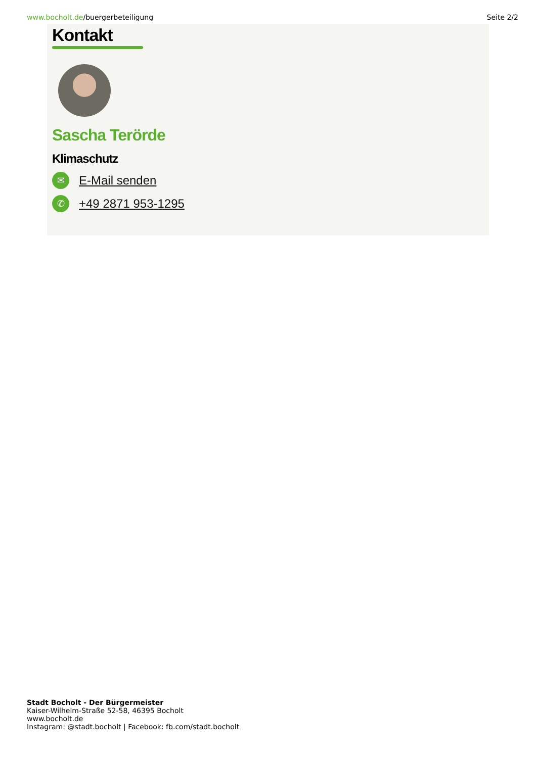www.bocholt.de/buergerbeteiligung
Seite 2/2
Kontakt
Sascha Terörde
Klimaschutz
✉ E-Mail senden
✆ +49 2871 953-1295
Stadt Bocholt - Der Bürgermeister
Kaiser-Wilhelm-Straße 52-58, 46395 Bocholt
www.bocholt.de
Instagram: @stadt.bocholt | Facebook: fb.com/stadt.bocholt